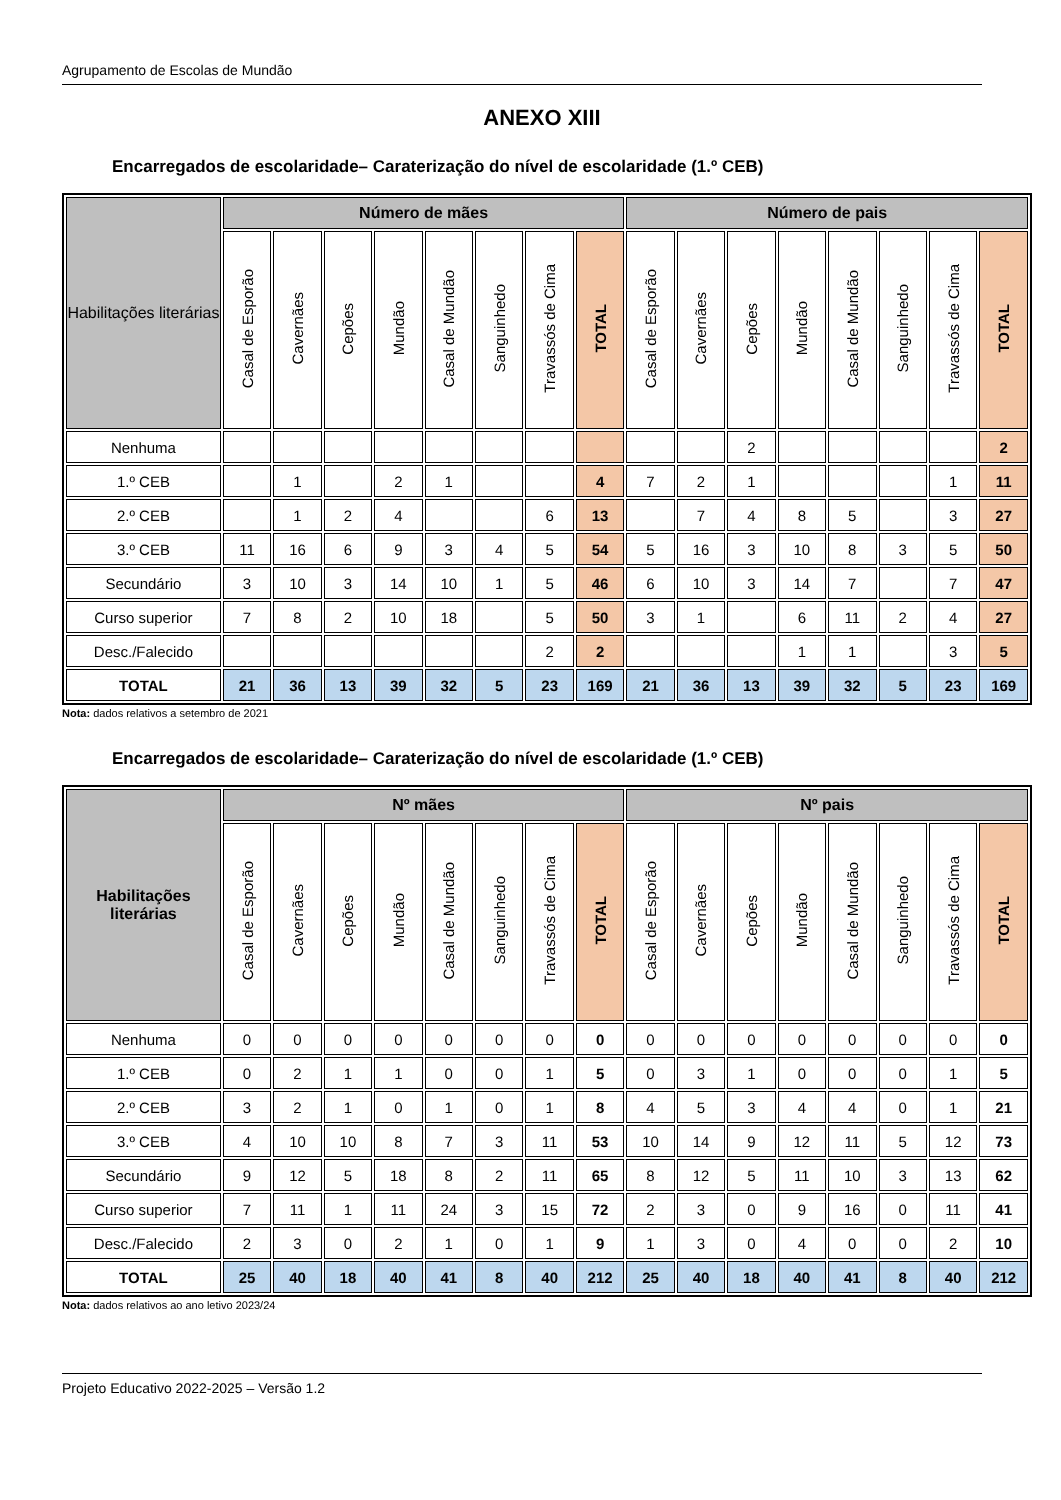Agrupamento de Escolas de Mundão
ANEXO XIII
Encarregados de escolaridade– Caraterização do nível de escolaridade (1.º CEB)
| Habilitações literárias | Número de mães | | | | | | | | Número de pais | | | | | | | |
| --- | --- | --- | --- | --- | --- | --- | --- | --- | --- | --- | --- | --- | --- | --- | --- | --- |
| | Casal de Esporão | Cavernães | Cepões | Mundão | Casal de Mundão | Sanguinhedo | Travassós de Cima | TOTAL | Casal de Esporão | Cavernães | Cepões | Mundão | Casal de Mundão | Sanguinhedo | Travassós de Cima | TOTAL |
| Nenhuma | | | | | | | | | | | 2 | | | | | 2 |
| 1.º CEB | | 1 | | 2 | 1 | | | 4 | 7 | 2 | 1 | | | | 1 | 11 |
| 2.º CEB | | 1 | 2 | 4 | | | 6 | 13 | | 7 | 4 | 8 | 5 | | 3 | 27 |
| 3.º CEB | 11 | 16 | 6 | 9 | 3 | 4 | 5 | 54 | 5 | 16 | 3 | 10 | 8 | 3 | 5 | 50 |
| Secundário | 3 | 10 | 3 | 14 | 10 | 1 | 5 | 46 | 6 | 10 | 3 | 14 | 7 | | 7 | 47 |
| Curso superior | 7 | 8 | 2 | 10 | 18 | | 5 | 50 | 3 | 1 | | 6 | 11 | 2 | 4 | 27 |
| Desc./Falecido | | | | | | | 2 | 2 | | | | 1 | 1 | | 3 | 5 |
| TOTAL | 21 | 36 | 13 | 39 | 32 | 5 | 23 | 169 | 21 | 36 | 13 | 39 | 32 | 5 | 23 | 169 |
Nota: dados relativos a setembro de 2021
Encarregados de escolaridade– Caraterização do nível de escolaridade (1.º CEB)
| Habilitações literárias | Nº mães | | | | | | | | Nº pais | | | | | | | |
| --- | --- | --- | --- | --- | --- | --- | --- | --- | --- | --- | --- | --- | --- | --- | --- | --- |
| | Casal de Esporão | Cavernães | Cepões | Mundão | Casal de Mundão | Sanguinhedo | Travassós de Cima | TOTAL | Casal de Esporão | Cavernães | Cepões | Mundão | Casal de Mundão | Sanguinhedo | Travassós de Cima | TOTAL |
| Nenhuma | 0 | 0 | 0 | 0 | 0 | 0 | 0 | 0 | 0 | 0 | 0 | 0 | 0 | 0 | 0 | 0 |
| 1.º CEB | 0 | 2 | 1 | 1 | 0 | 0 | 1 | 5 | 0 | 3 | 1 | 0 | 0 | 0 | 1 | 5 |
| 2.º CEB | 3 | 2 | 1 | 0 | 1 | 0 | 1 | 8 | 4 | 5 | 3 | 4 | 4 | 0 | 1 | 21 |
| 3.º CEB | 4 | 10 | 10 | 8 | 7 | 3 | 11 | 53 | 10 | 14 | 9 | 12 | 11 | 5 | 12 | 73 |
| Secundário | 9 | 12 | 5 | 18 | 8 | 2 | 11 | 65 | 8 | 12 | 5 | 11 | 10 | 3 | 13 | 62 |
| Curso superior | 7 | 11 | 1 | 11 | 24 | 3 | 15 | 72 | 2 | 3 | 0 | 9 | 16 | 0 | 11 | 41 |
| Desc./Falecido | 2 | 3 | 0 | 2 | 1 | 0 | 1 | 9 | 1 | 3 | 0 | 4 | 0 | 0 | 2 | 10 |
| TOTAL | 25 | 40 | 18 | 40 | 41 | 8 | 40 | 212 | 25 | 40 | 18 | 40 | 41 | 8 | 40 | 212 |
Nota: dados relativos ao ano letivo 2023/24
Projeto Educativo 2022-2025 – Versão 1.2